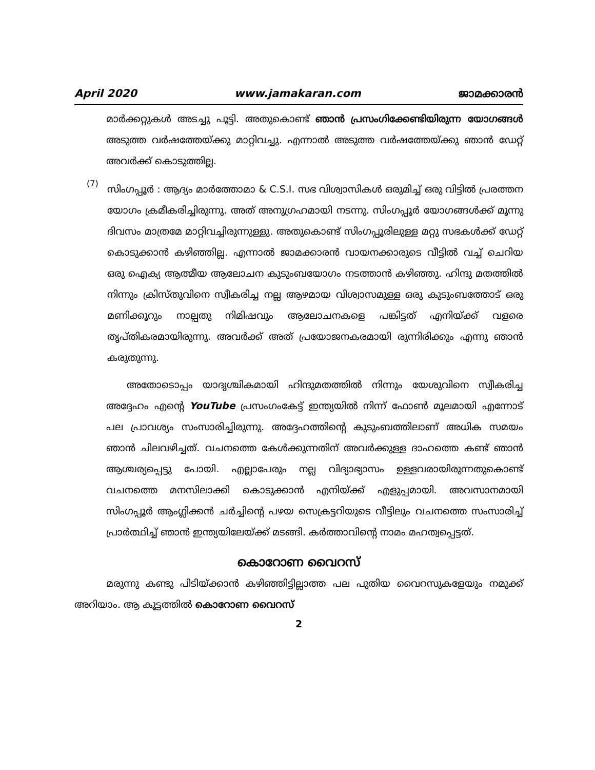April 2020 www.jamakaran.com ജാമക്കാരൻ
മാർക്കറ്റുകൾ അടച്ചു പൂട്ടി. അതുകൊണ്ട് ഞാൻ പ്രസംഗിക്കേണ്ടിയിരുന്ന യോഗങ്ങൾ അടുത്ത വർഷത്തേയ്ക്കു മാറ്റിവച്ചു. എന്നാൽ അടുത്ത വർഷത്തേയ്ക്കു ഞാൻ ഡേറ്റ് അവർക്ക് കൊടുത്തില്ല.
(7)
സിംഗപ്പൂർ : ആദ്യം മാർത്തോമാ & C.S.I. സഭ വിശ്വാസികൾ ഒരുമിച്ച് ഒരു വിട്ടിൽ പ്രരത്തന യോഗം ക്രമീകരിച്ചിരുന്നു. അത് അനുഗ്രഹമായി നടന്നു. സിംഗപ്പൂർ യോഗങ്ങൾക്ക് മൂന്നു ദിവസം മാത്രമേ മാറ്റിവച്ചിരുന്നുള്ളു. അതുകൊണ്ട് സിംഗപ്പൂരിലുള്ള മറ്റു സഭകൾക്ക് ഡേറ്റ് കൊടുക്കാൻ കഴിഞ്ഞില്ല. എന്നാൽ ജാമക്കാരൻ വായനക്കാരുടെ വീട്ടിൽ വച്ച് ചെറിയ ഒരു ഐക്യ ആത്മീയ ആലോചന കുടുംബയോഗം നടത്താൻ കഴിഞ്ഞു. ഹിന്ദു മതത്തിൽ നിന്നും ക്രിസ്തുവിനെ സ്വീകരിച്ച നല്ല ആഴമായ വിശ്വാസമുള്ള ഒരു കുടുംബത്തോട് ഒരു മണിക്കൂറും നാല്പതു നിമിഷവും ആലോചനകളെ പങ്കിട്ടത് എനിയ്ക്ക് വളരെ തൃപ്തികരമായിരുന്നു. അവർക്ക് അത് പ്രയോജനകരമായി രുന്നിരിക്കും എന്നു ഞാൻ കരുതുന്നു.
അതോടൊപ്പം യാദൃശ്ചികമായി ഹിന്ദുമതത്തിൽ നിന്നും യേശുവിനെ സ്വീകരിച്ച അദ്ദേഹം എന്റെ YouTube പ്രസംഗംകേട്ട് ഇന്ത്യയിൽ നിന്ന് ഫോൺ മൂലമായി എന്നോട് പല പ്രാവശ്യം സംസാരിച്ചിരുന്നു. അദ്ദേഹത്തിന്റെ കുടുംബത്തിലാണ് അധിക സമയം ഞാൻ ചിലവഴിച്ചത്. വചനത്തെ കേൾക്കുന്നതിന് അവർക്കുള്ള ദാഹത്തെ കണ്ട് ഞാൻ ആശ്ചര്യപ്പെട്ടു പോയി. എല്ലാപേരും നല്ല വിദ്യാഭ്യാസം ഉള്ളവരായിരുന്നതുകൊണ്ട് വചനത്തെ മനസിലാക്കി കൊടുക്കാൻ എനിയ്ക്ക് എളുപ്പമായി. അവസാനമായി സിംഗപ്പൂർ ആംഗ്ലിക്കൻ ചർച്ചിന്റെ പഴയ സെക്രട്ടറിയുടെ വീട്ടിലും വചനത്തെ സംസാരിച്ച് പ്രാർത്ഥിച്ച് ഞാൻ ഇന്ത്യയിലേയ്ക്ക് മടങ്ങി. കർത്താവിന്റെ നാമം മഹത്വപ്പെട്ടത്.
കൊറോണ വൈറസ്
മരുന്നു കണ്ടു പിടിയ്ക്കാൻ കഴിഞ്ഞിട്ടില്ലാത്ത പല പുതിയ വൈറസുകളേയും നമുക്ക് അറിയാം. ആ കൂട്ടത്തിൽ കൊറോണ വൈറസ്
2